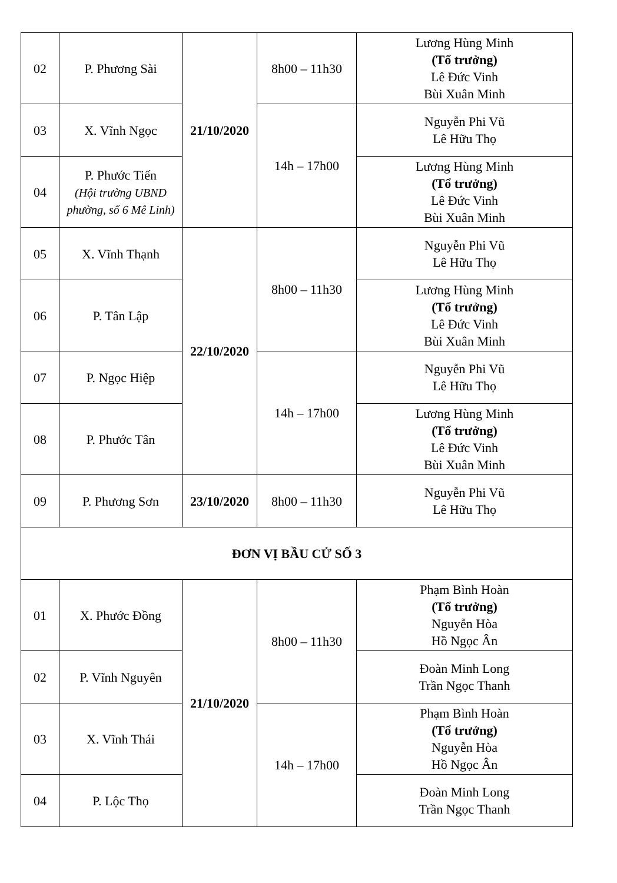| 02 | P. Phương Sài | 21/10/2020 | 8h00 – 11h30 | Lương Hùng Minh (Tổ trưởng) Lê Đức Vinh Bùi Xuân Minh |
| 03 | X. Vĩnh Ngọc | | 14h – 17h00 | Nguyễn Phi Vũ Lê Hữu Thọ |
| 04 | P. Phước Tiến (Hội trường UBND phường, số 6 Mê Linh) | | | Lương Hùng Minh (Tổ trưởng) Lê Đức Vinh Bùi Xuân Minh |
| 05 | X. Vĩnh Thạnh | 22/10/2020 | 8h00 – 11h30 | Nguyễn Phi Vũ Lê Hữu Thọ |
| 06 | P. Tân Lập | | | Lương Hùng Minh (Tổ trưởng) Lê Đức Vinh Bùi Xuân Minh |
| 07 | P. Ngọc Hiệp | | 14h – 17h00 | Nguyễn Phi Vũ Lê Hữu Thọ |
| 08 | P. Phước Tân | | | Lương Hùng Minh (Tổ trưởng) Lê Đức Vinh Bùi Xuân Minh |
| 09 | P. Phương Sơn | 23/10/2020 | 8h00 – 11h30 | Nguyễn Phi Vũ Lê Hữu Thọ |
| ĐƠN VỊ BẦU CỬ SỐ 3 | | | | |
| 01 | X. Phước Đồng | 21/10/2020 | 8h00 – 11h30 | Phạm Bình Hoàn (Tổ trưởng) Nguyễn Hòa Hồ Ngọc Ân |
| 02 | P. Vĩnh Nguyên | | | Đoàn Minh Long Trần Ngọc Thanh |
| 03 | X. Vĩnh Thái | | 14h – 17h00 | Phạm Bình Hoàn (Tổ trưởng) Nguyễn Hòa Hồ Ngọc Ân |
| 04 | P. Lộc Thọ | | | Đoàn Minh Long Trần Ngọc Thanh |